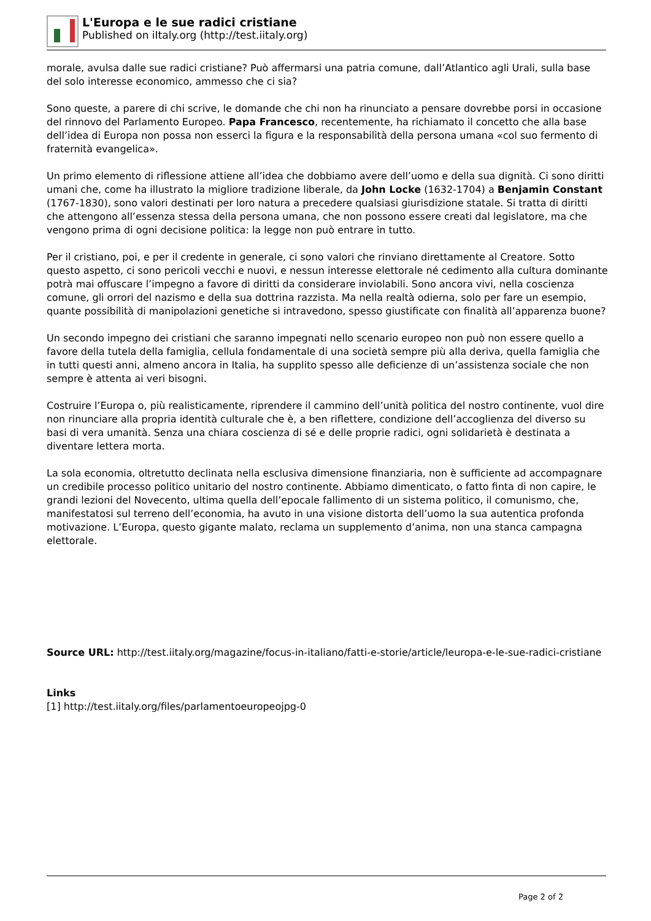L'Europa e le sue radici cristiane
Published on iItaly.org (http://test.iitaly.org)
morale, avulsa dalle sue radici cristiane? Può affermarsi una patria comune, dall’Atlantico agli Urali, sulla base del solo interesse economico, ammesso che ci sia?
Sono queste, a parere di chi scrive, le domande che chi non ha rinunciato a pensare dovrebbe porsi in occasione del rinnovo del Parlamento Europeo. Papa Francesco, recentemente, ha richiamato il concetto che alla base dell’idea di Europa non possa non esserci la figura e la responsabilità della persona umana «col suo fermento di fraternità evangelica».
Un primo elemento di riflessione attiene all’idea che dobbiamo avere dell’uomo e della sua dignità. Ci sono diritti umani che, come ha illustrato la migliore tradizione liberale, da John Locke (1632-1704) a Benjamin Constant (1767-1830), sono valori destinati per loro natura a precedere qualsiasi giurisdizione statale. Si tratta di diritti che attengono all’essenza stessa della persona umana, che non possono essere creati dal legislatore, ma che vengono prima di ogni decisione politica: la legge non può entrare in tutto.
Per il cristiano, poi, e per il credente in generale, ci sono valori che rinviano direttamente al Creatore. Sotto questo aspetto, ci sono pericoli vecchi e nuovi, e nessun interesse elettorale né cedimento alla cultura dominante potrà mai offuscare l’impegno a favore di diritti da considerare inviolabili. Sono ancora vivi, nella coscienza comune, gli orrori del nazismo e della sua dottrina razzista. Ma nella realtà odierna, solo per fare un esempio, quante possibilità di manipolazioni genetiche si intravedono, spesso giustificate con finalità all’apparenza buone?
Un secondo impegno dei cristiani che saranno impegnati nello scenario europeo non può non essere quello a favore della tutela della famiglia, cellula fondamentale di una società sempre più alla deriva, quella famiglia che in tutti questi anni, almeno ancora in Italia, ha supplito spesso alle deficienze di un’assistenza sociale che non sempre è attenta ai veri bisogni.
Costruire l’Europa o, più realisticamente, riprendere il cammino dell’unità politica del nostro continente, vuol dire non rinunciare alla propria identità culturale che è, a ben riflettere, condizione dell’accoglienza del diverso su basi di vera umanità. Senza una chiara coscienza di sé e delle proprie radici, ogni solidarietà è destinata a diventare lettera morta.
La sola economia, oltretutto declinata nella esclusiva dimensione finanziaria, non è sufficiente ad accompagnare un credibile processo politico unitario del nostro continente. Abbiamo dimenticato, o fatto finta di non capire, le grandi lezioni del Novecento, ultima quella dell’epocale fallimento di un sistema politico, il comunismo, che, manifestatosi sul terreno dell’economia, ha avuto in una visione distorta dell’uomo la sua autentica profonda motivazione. L’Europa, questo gigante malato, reclama un supplemento d’anima, non una stanca campagna elettorale.
Source URL: http://test.iitaly.org/magazine/focus-in-italiano/fatti-e-storie/article/leuropa-e-le-sue-radici-cristiane
Links
[1] http://test.iitaly.org/files/parlamentoeuropeojpg-0
Page 2 of 2